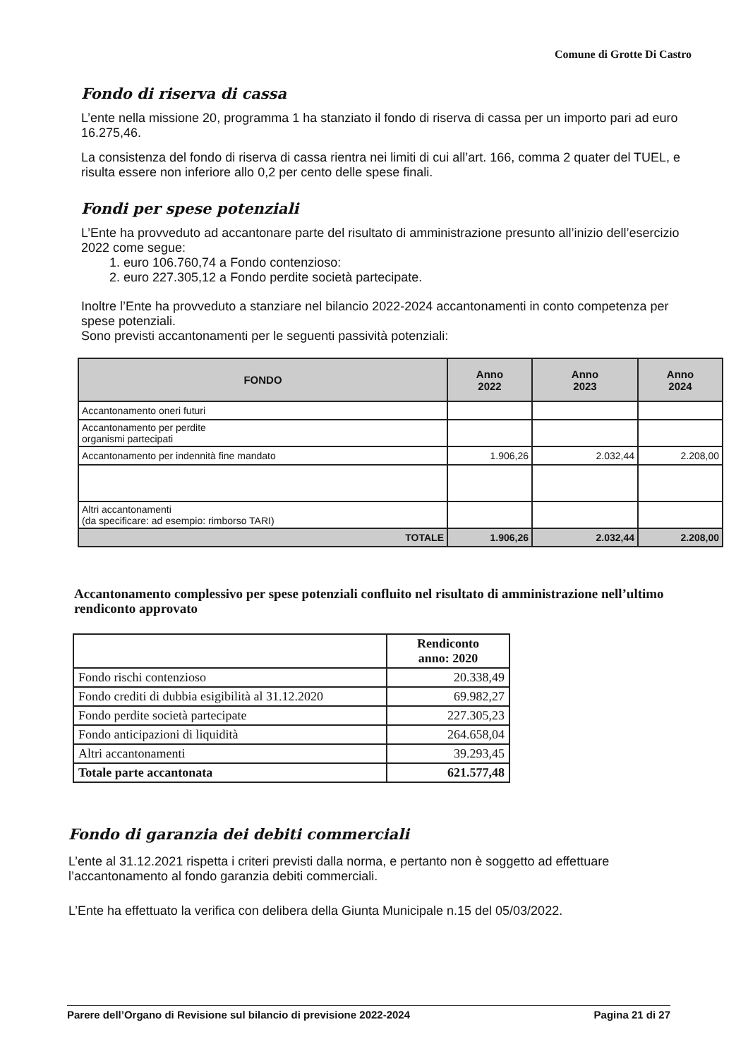Comune di Grotte Di Castro
Fondo di riserva di cassa
L’ente nella missione 20, programma 1 ha stanziato il fondo di riserva di cassa per un importo pari ad euro 16.275,46.
La consistenza del fondo di riserva di cassa rientra nei limiti di cui all’art. 166, comma 2 quater del TUEL, e risulta essere non inferiore allo 0,2 per cento delle spese finali.
Fondi per spese potenziali
L’Ente ha provveduto ad accantonare parte del risultato di amministrazione presunto all’inizio dell’esercizio 2022 come segue:
1. euro 106.760,74 a Fondo contenzioso:
2. euro 227.305,12 a Fondo perdite società partecipate.
Inoltre l’Ente ha provveduto a stanziare nel bilancio 2022-2024 accantonamenti in conto competenza per spese potenziali.
Sono previsti accantonamenti per le seguenti passività potenziali:
| FONDO | Anno 2022 | Anno 2023 | Anno 2024 |
| --- | --- | --- | --- |
| Accantonamento oneri futuri | | | |
| Accantonamento per perdite organismi partecipati | | | |
| Accantonamento per indennità fine mandato | 1.906,26 | 2.032,44 | 2.208,00 |
| Altri accantonamenti (da specificare: ad esempio: rimborso TARI) | | | |
| TOTALE | 1.906,26 | 2.032,44 | 2.208,00 |
Accantonamento complessivo per spese potenziali confluito nel risultato di amministrazione nell’ultimo rendiconto approvato
| | Rendiconto anno: 2020 |
| --- | --- |
| Fondo rischi contenzioso | 20.338,49 |
| Fondo crediti di dubbia esigibilità al 31.12.2020 | 69.982,27 |
| Fondo perdite società partecipate | 227.305,23 |
| Fondo anticipazioni di liquidità | 264.658,04 |
| Altri accantonamenti | 39.293,45 |
| Totale parte accantonata | 621.577,48 |
Fondo di garanzia dei debiti commerciali
L’ente al 31.12.2021 rispetta i criteri previsti dalla norma, e pertanto non è soggetto ad effettuare l’accantonamento al fondo garanzia debiti commerciali.
L’Ente ha effettuato la verifica con delibera della Giunta Municipale n.15 del 05/03/2022.
Parere dell’Organo di Revisione sul bilancio di previsione 2022-2024 Pagina 21 di 27